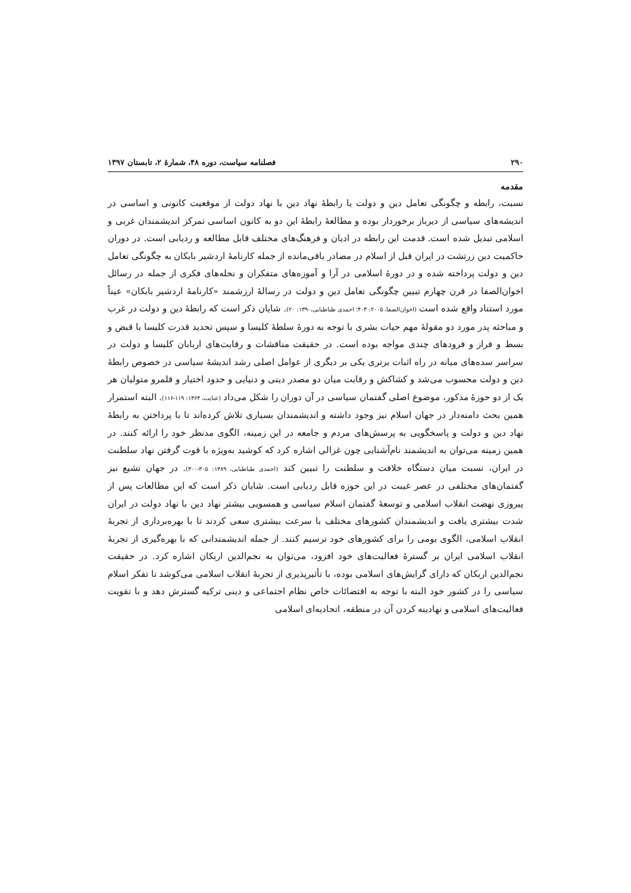۲۹۰ فصلنامه سیاست، دوره ۴۸، شمارۀ ۲، تابستان ۱۳۹۷
مقدمه
نسبت، رابطه و چگونگی تعامل دین و دولت یا رابطۀ نهاد دین با نهاد دولت از موقعیت کانونی و اساسی در اندیشه‌های سیاسی از دیرباز برخوردار بوده و مطالعۀ رابطۀ این دو به کانون اساسی تمرکز اندیشمندان غربی و اسلامی تبدیل شده است. قدمت این رابطه در ادیان و فرهنگ‌های مختلف قابل مطالعه و ردیابی است. در دوران حاکمیت دین زرتشت در ایران قبل از اسلام در مصادر باقی‌مانده از جمله کارنامۀ اردشیر بابکان به چگونگی تعامل دین و دولت پرداخته شده و در دورۀ اسلامی در آرا و آموزه‌های متفکران و نحله‌های فکری از جمله در رسائل اخوان‌الصفا در قرن چهارم تبیین چگونگی تعامل دین و دولت در رسالۀ ارزشمند «کارنامۀ اردشیر بابکان» عیناً مورد استناد واقع شده است (اخوان‌الصفا، ۲۰۰۵: ۴۰۴؛ احمدی طباطبایی،۱۳۹۰: ۲۰). شایان ذکر است که رابطۀ دین و دولت در غرب و مباحثه پدر مورد دو مقولۀ مهم حیات بشری با توجه به دورۀ سلطۀ کلیسا و سپس تحدید قدرت کلیسا با قبض و بسط و فراز و فرودهای چندی مواجه بوده است. در حقیقت مناقشات و رقابت‌های اربابان کلیسا و دولت در سراسر سده‌های میانه در راه اثبات برتری یکی بر دیگری از عوامل اصلی رشد اندیشۀ سیاسی در خصوص رابطۀ دین و دولت محسوب می‌شد و کشاکش و رقابت میان دو مصدر دینی و دنیایی و حدود اختیار و قلمرو متولیان هر یک از دو حوزۀ مذکور، موضوع اصلی گفتمان سیاسی در آن دوران را شکل می‌داد (عنایت، ۱۳۶۴: ۱۱۹-۱۱۶). البته استمرار همین بحث دامنه‌دار در جهان اسلام نیز وجود داشته و اندیشمندان بسیاری تلاش کرده‌اند تا با پرداختن به رابطۀ نهاد دین و دولت و پاسخگویی به پرسش‌های مردم و جامعه در این زمینه، الگوی مدنظر خود را ارائه کنند. در همین زمینه می‌توان به اندیشمند نام‌آشنایی چون غزالی اشاره کرد که کوشید به‌ویژه با قوت گرفتن نهاد سلطنت در ایران، نسبت میان دستگاه خلافت و سلطنت را تبیین کند (احمدی طباطبایی، ۱۳۸۹: ۳۰۵-۳۰۰). در جهان تشیع نیز گفتمان‌های مختلفی در عصر غیبت در این حوزه قابل ردیابی است. شایان ذکر است که این مطالعات پس از پیروزی نهضت انقلاب اسلامی و توسعۀ گفتمان اسلام سیاسی و همسویی بیشتر نهاد دین با نهاد دولت در ایران شدت بیشتری یافت و اندیشمندان کشورهای مختلف با سرعت بیشتری سعی کردند تا با بهره‌برداری از تجربۀ انقلاب اسلامی، الگوی بومی را برای کشورهای خود ترسیم کنند. از جمله اندیشمندانی که با بهره‌گیری از تجربۀ انقلاب اسلامی ایران بر گسترۀ فعالیت‌های خود افزود، می‌توان به نجم‌الدین اربکان اشاره کرد. در حقیقت نجم‌الدین اربکان که دارای گرایش‌های اسلامی بوده، با تأثیرپذیری از تجربۀ انقلاب اسلامی می‌کوشد تا تفکر اسلام سیاسی را در کشور خود البته با توجه به اقتضائات خاص نظام اجتماعی و دینی ترکیه گسترش دهد و با تقویت فعالیت‌های اسلامی و نهادینه کردن آن در منطقه، اتحادیه‌ای اسلامی